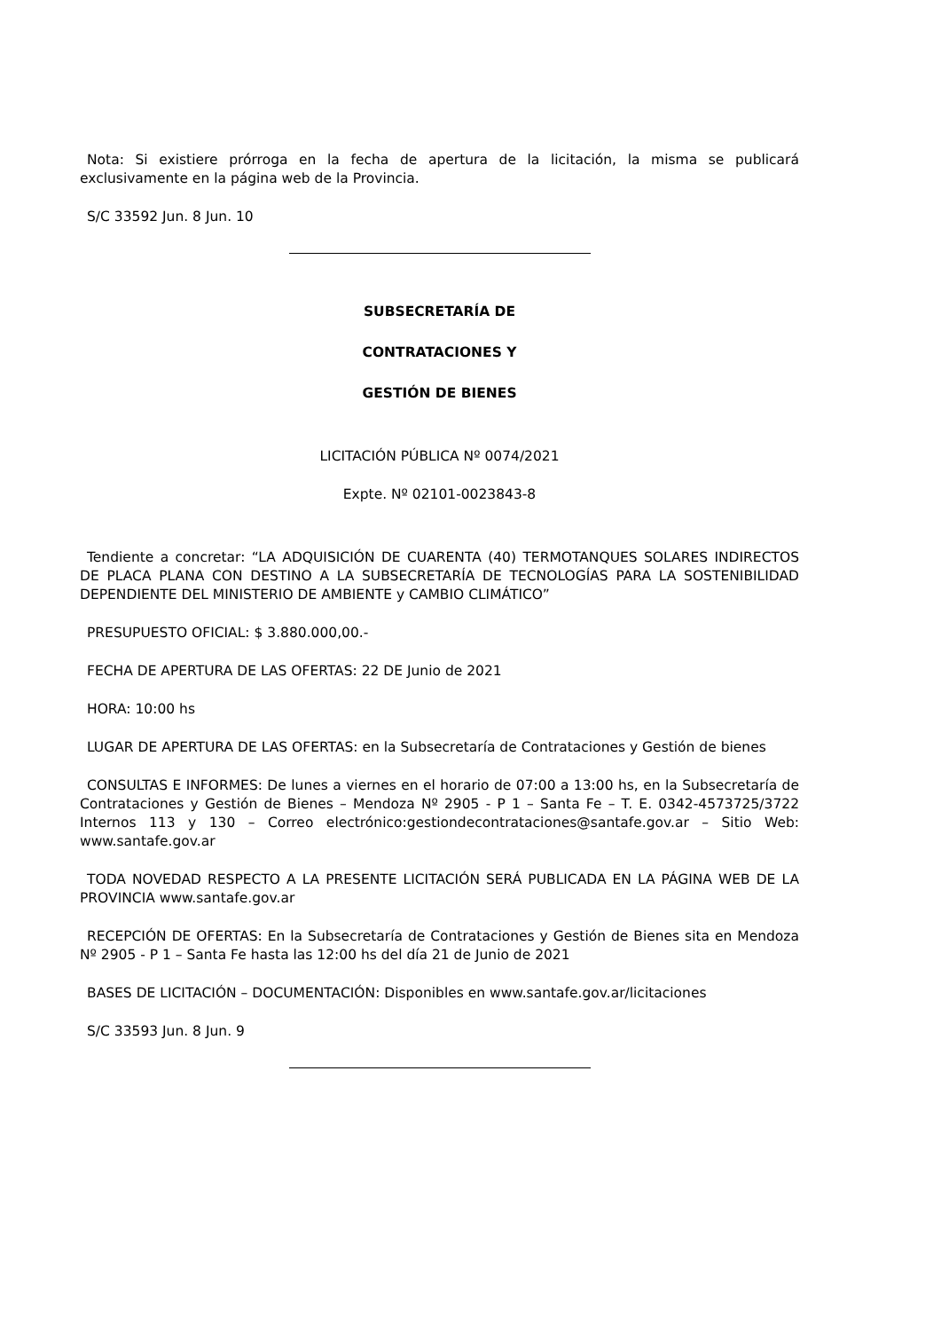Nota: Si existiere prórroga en la fecha de apertura de la licitación, la misma se publicará exclusivamente en la página web de la Provincia.
S/C 33592 Jun. 8 Jun. 10
SUBSECRETARÍA DE
CONTRATACIONES Y
GESTIÓN DE BIENES
LICITACIÓN PÚBLICA Nº 0074/2021
Expte. Nº 02101-0023843-8
Tendiente a concretar: “LA ADQUISICIÓN DE CUARENTA (40) TERMOTANQUES SOLARES INDIRECTOS DE PLACA PLANA CON DESTINO A LA SUBSECRETARÍA DE TECNOLOGÍAS PARA LA SOSTENIBILIDAD DEPENDIENTE DEL MINISTERIO DE AMBIENTE y CAMBIO CLIMÁTICO”
PRESUPUESTO OFICIAL: $ 3.880.000,00.-
FECHA DE APERTURA DE LAS OFERTAS: 22 DE Junio de 2021
HORA: 10:00 hs
LUGAR DE APERTURA DE LAS OFERTAS: en la Subsecretaría de Contrataciones y Gestión de bienes
CONSULTAS E INFORMES: De lunes a viernes en el horario de 07:00 a 13:00 hs, en la Subsecretaría de Contrataciones y Gestión de Bienes – Mendoza Nº 2905 - P 1 – Santa Fe – T. E. 0342-4573725/3722 Internos 113 y 130 – Correo electrónico:gestiondecontrataciones@santafe.gov.ar – Sitio Web: www.santafe.gov.ar
TODA NOVEDAD RESPECTO A LA PRESENTE LICITACIÓN SERÁ PUBLICADA EN LA PÁGINA WEB DE LA PROVINCIA www.santafe.gov.ar
RECEPCIÓN DE OFERTAS: En la Subsecretaría de Contrataciones y Gestión de Bienes sita en Mendoza Nº 2905 - P 1 – Santa Fe hasta las 12:00 hs del día 21 de Junio de 2021
BASES DE LICITACIÓN – DOCUMENTACIÓN: Disponibles en www.santafe.gov.ar/licitaciones
S/C 33593 Jun. 8 Jun. 9